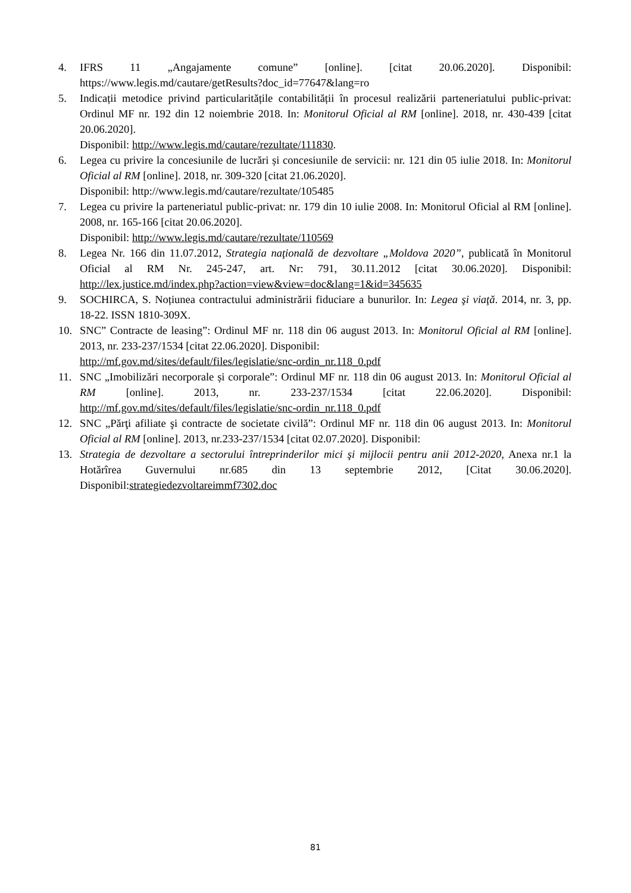4. IFRS 11 „Angajamente comune” [online]. [citat 20.06.2020]. Disponibil: https://www.legis.md/cautare/getResults?doc_id=77647&lang=ro
5. Indicații metodice privind particularitățile contabilității în procesul realizării parteneriatului public-privat: Ordinul MF nr. 192 din 12 noiembrie 2018. In: Monitorul Oficial al RM [online]. 2018, nr. 430-439 [citat 20.06.2020].
Disponibil: http://www.legis.md/cautare/rezultate/111830.
6. Legea cu privire la concesiunile de lucrări și concesiunile de servicii: nr. 121 din 05 iulie 2018. In: Monitorul Oficial al RM [online]. 2018, nr. 309-320 [citat 21.06.2020].
Disponibil: http://www.legis.md/cautare/rezultate/105485
7. Legea cu privire la parteneriatul public-privat: nr. 179 din 10 iulie 2008. In: Monitorul Oficial al RM [online]. 2008, nr. 165-166 [citat 20.06.2020].
Disponibil: http://www.legis.md/cautare/rezultate/110569
8. Legea Nr. 166 din 11.07.2012, Strategia naţională de dezvoltare „Moldova 2020”, publicată în Monitorul Oficial al RM Nr. 245-247, art. Nr: 791, 30.11.2012 [citat 30.06.2020]. Disponibil: http://lex.justice.md/index.php?action=view&view=doc&lang=1&id=345635
9. SOCHIRCA, S. Noțiunea contractului administrării fiduciare a bunurilor. In: Legea şi viaţă. 2014, nr. 3, pp. 18-22. ISSN 1810-309X.
10. SNC” Contracte de leasing”: Ordinul MF nr. 118 din 06 august 2013. In: Monitorul Oficial al RM [online]. 2013, nr. 233-237/1534 [citat 22.06.2020]. Disponibil:
http://mf.gov.md/sites/default/files/legislatie/snc-ordin_nr.118_0.pdf
11. SNC „Imobilizări necorporale și corporale”: Ordinul MF nr. 118 din 06 august 2013. In: Monitorul Oficial al RM [online]. 2013, nr. 233-237/1534 [citat 22.06.2020]. Disponibil: http://mf.gov.md/sites/default/files/legislatie/snc-ordin_nr.118_0.pdf
12. SNC „Părţi afiliate şi contracte de societate civilă”: Ordinul MF nr. 118 din 06 august 2013. In: Monitorul Oficial al RM [online]. 2013, nr.233-237/1534 [citat 02.07.2020]. Disponibil:
13. Strategia de dezvoltare a sectorului întreprinderilor mici şi mijlocii pentru anii 2012-2020, Anexa nr.1 la Hotărîrea Guvernului nr.685 din 13 septembrie 2012, [Citat 30.06.2020]. Disponibil:strategiedezvoltareimmf7302.doc
81